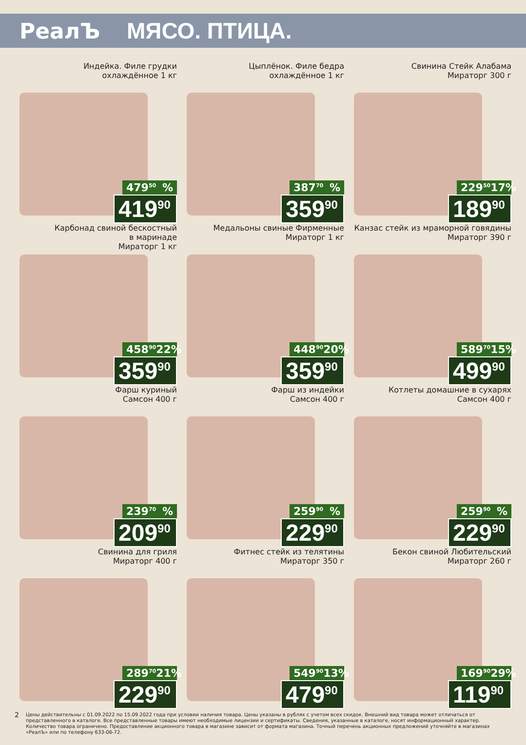РеалЪ МЯСО. ПТИЦА.
Индейка. Филе грудки
охлаждённое 1 кг
479<sup>50</sup>%
419<sup>90</sup>
Цыплёнок. Филе бедра
охлаждённое 1 кг
387<sup>70</sup>%
359<sup>90</sup>
Свинина Стейк Алабама
Мираторг 300 г
229<sup>50</sup> 17%
189<sup>90</sup>
Карбонад свиной бескостный
в маринаде
Мираторг 1 кг
458<sup>90</sup> 22%
359<sup>90</sup>
Медальоны свиные Фирменные
Мираторг 1 кг
448<sup>90</sup> 20%
359<sup>90</sup>
Канзас стейк из мраморной говядины
Мираторг 390 г
589<sup>70</sup> 15%
499<sup>90</sup>
Фарш куриный
Самсон 400 г
239<sup>70</sup>%
209<sup>90</sup>
Фарш из индейки
Самсон 400 г
259<sup>90</sup>%
229<sup>90</sup>
Котлеты домашние в сухарях
Самсон 400 г
259<sup>90</sup>%
229<sup>90</sup>
Свинина для гриля
Мираторг 400 г
289<sup>70</sup> 21%
229<sup>90</sup>
Фитнес стейк из телятины
Мираторг 350 г
549<sup>90</sup> 13%
479<sup>90</sup>
Бекон свиной Любительский
Мираторг 260 г
169<sup>90</sup> 29%
119<sup>90</sup>
2 Цены действительны с 01.09.2022 по 15.09.2022 года при условии наличия товара. Цены указаны в рублях с учетом всех скидок. Внешний вид товара может отличаться от представленного в каталоге. Все представленные товары имеют необходимые лицензии и сертификаты. Сведения, указанные в каталоге, носят информационный характер. Количество товара ограничено. Предоставление акционного товара в магазине зависит от формата магазина. Точный перечень акционных предложений уточняйте в магазинах «РеалЪ» или по телефону 633-06-72.